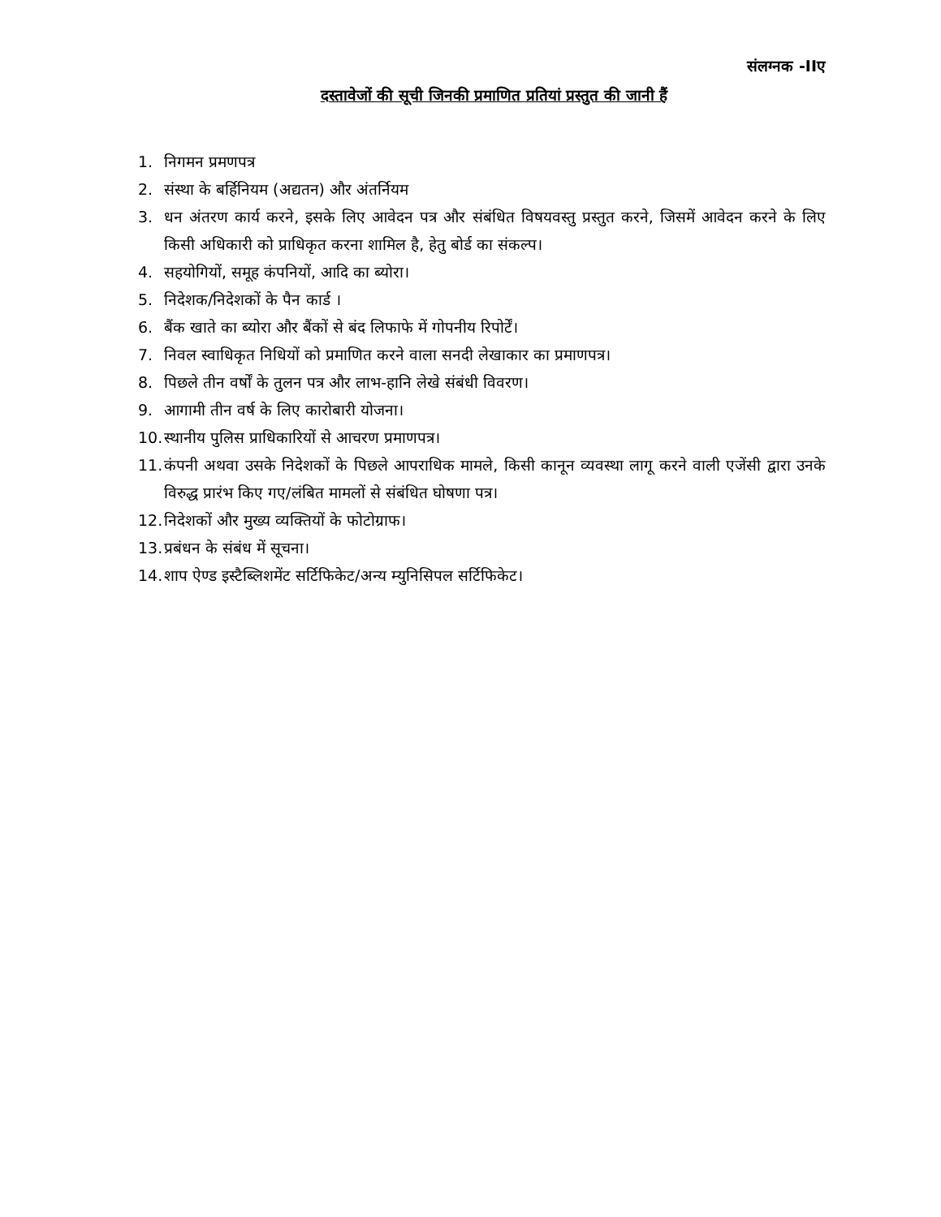संलग्नक -IIए
दस्तावेजों की सूची जिनकी प्रमाणित प्रतियां प्रस्तुत की जानी हैं
1. निगमन प्रमणपत्र
2. संस्था के बर्हिनियम (अद्यतन) और अंतर्नियम
3. धन अंतरण कार्य करने, इसके लिए आवेदन पत्र और संबंधित विषयवस्तु प्रस्तुत करने, जिसमें आवेदन करने के लिए किसी अधिकारी को प्राधिकृत करना शामिल है, हेतु बोर्ड का संकल्प।
4. सहयोगियों, समूह कंपनियों, आदि का ब्योरा।
5. निदेशक/निदेशकों के पैन कार्ड ।
6. बैंक खाते का ब्योरा और बैंकों से बंद लिफाफे में गोपनीय रिपोर्टें।
7. निवल स्वाधिकृत निधियों को प्रमाणित करने वाला सनदी लेखाकार का प्रमाणपत्र।
8. पिछले तीन वर्षों के तुलन पत्र और लाभ-हानि लेखे संबंधी विवरण।
9. आगामी तीन वर्ष के लिए कारोबारी योजना।
10. स्थानीय पुलिस प्राधिकारियों से आचरण प्रमाणपत्र।
11. कंपनी अथवा उसके निदेशकों के पिछले आपराधिक मामले, किसी कानून व्यवस्था लागू करने वाली एजेंसी द्वारा उनके विरुद्ध प्रारंभ किए गए/लंबित मामलों से संबंधित घोषणा पत्र।
12. निदेशकों और मुख्य व्यक्तियों के फोटोग्राफ।
13. प्रबंधन के संबंध में सूचना।
14. शाप ऐण्ड इस्टैब्लिशमेंट सर्टिफिकेट/अन्य म्युनिसिपल सर्टिफिकेट।